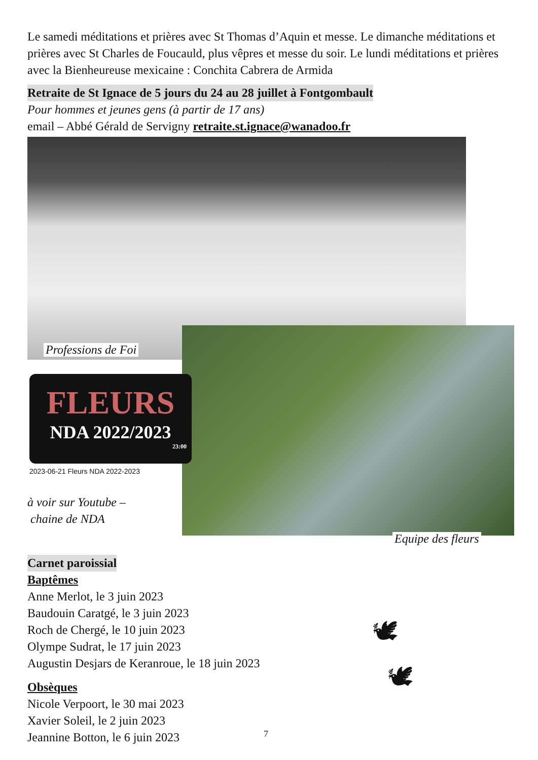Le samedi méditations et prières avec St Thomas d’Aquin et messe. Le dimanche méditations et prières avec St Charles de Foucauld, plus vêpres et messe du soir. Le lundi méditations et prières avec la Bienheureuse mexicaine : Conchita Cabrera de Armida
Retraite de St Ignace de 5 jours du 24 au 28 juillet à Fontgombault
Pour hommes et jeunes gens (à partir de 17 ans)
email – Abbé Gérald de Servigny retraite.st.ignace@wanadoo.fr
Professions de Foi
FLEURS
NDA 2022/2023
23:00
2023-06-21 Fleurs NDA 2022-2023
à voir sur Youtube –
chaine de NDA
Equipe des fleurs
Carnet paroissial
Baptêmes
Anne Merlot, le 3 juin 2023
Baudouin Caratgé, le 3 juin 2023
Roch de Chergé, le 10 juin 2023
Olympe Sudrat, le 17 juin 2023
Augustin Desjars de Keranroue, le 18 juin 2023
Obsèques
Nicole Verpoort, le 30 mai 2023
Xavier Soleil, le 2 juin 2023
Jeannine Botton, le 6 juin 2023
🕊
🕊
7